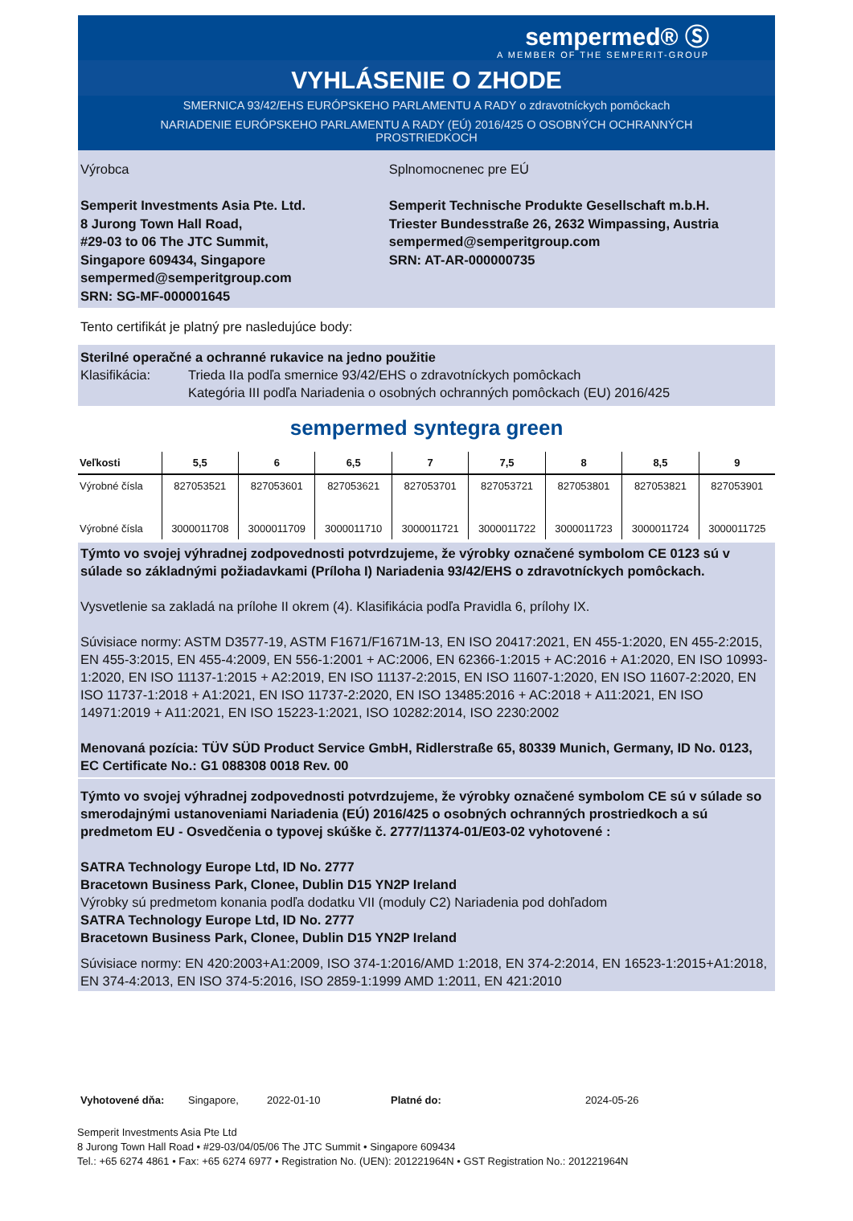sempermed® Ⓢ
A MEMBER OF THE SEMPERIT-GROUP
VYHLÁSENIE O ZHODE
SMERNICA 93/42/EHS EURÓPSKEHO PARLAMENTU A RADY o zdravotníckych pomôckach
NARIADENIE EURÓPSKEHO PARLAMENTU A RADY (EÚ) 2016/425 O OSOBNÝCH OCHRANNÝCH PROSTRIEDKOCH
Výrobca
Semperit Investments Asia Pte. Ltd.
8 Jurong Town Hall Road,
#29-03 to 06 The JTC Summit,
Singapore 609434, Singapore
sempermed@semperitgroup.com
SRN: SG-MF-000001645
Splnomocnenec pre EÚ
Semperit Technische Produkte Gesellschaft m.b.H.
Triester Bundesstraße 26, 2632 Wimpassing, Austria
sempermed@semperitgroup.com
SRN: AT-AR-000000735
Tento certifikát je platný pre nasledujúce body:
Sterilné operačné a ochranné rukavice na jedno použitie
Klasifikácia: Trieda IIa podľa smernice 93/42/EHS o zdravotníckych pomôckach
Kategória III podľa Nariadenia o osobných ochranných pomôckach (EU) 2016/425
sempermed syntegra green
| Veľkosti | 5,5 | 6 | 6,5 | 7 | 7,5 | 8 | 8,5 | 9 |
| --- | --- | --- | --- | --- | --- | --- | --- | --- |
| Výrobné čísla | 827053521 | 827053601 | 827053621 | 827053701 | 827053721 | 827053801 | 827053821 | 827053901 |
| Výrobné čísla | 3000011708 | 3000011709 | 3000011710 | 3000011721 | 3000011722 | 3000011723 | 3000011724 | 3000011725 |
Týmto vo svojej výhradnej zodpovednosti potvrdzujeme, že výrobky označené symbolom CE 0123 sú v súlade so základnými požiadavkami (Príloha I) Nariadenia 93/42/EHS o zdravotníckych pomôckach.
Vysvetlenie sa zakladá na prílohe II okrem (4). Klasifikácia podľa Pravidla 6, prílohy IX.
Súvisiace normy: ASTM D3577-19, ASTM F1671/F1671M-13, EN ISO 20417:2021, EN 455-1:2020, EN 455-2:2015, EN 455-3:2015, EN 455-4:2009, EN 556-1:2001 + AC:2006, EN 62366-1:2015 + AC:2016 + A1:2020, EN ISO 10993-1:2020, EN ISO 11137-1:2015 + A2:2019, EN ISO 11137-2:2015, EN ISO 11607-1:2020, EN ISO 11607-2:2020, EN ISO 11737-1:2018 + A1:2021, EN ISO 11737-2:2020, EN ISO 13485:2016 + AC:2018 + A11:2021, EN ISO 14971:2019 + A11:2021, EN ISO 15223-1:2021, ISO 10282:2014, ISO 2230:2002
Menovaná pozícia: TÜV SÜD Product Service GmbH, Ridlerstraße 65, 80339 Munich, Germany, ID No. 0123, EC Certificate No.: G1 088308 0018 Rev. 00
Týmto vo svojej výhradnej zodpovednosti potvrdzujeme, že výrobky označené symbolom CE sú v súlade so smerodajnými ustanoveniami Nariadenia (EÚ) 2016/425 o osobných ochranných prostriedkoch a sú predmetom EU - Osvedčenia o typovej skúške č. 2777/11374-01/E03-02 vyhotovené :
SATRA Technology Europe Ltd, ID No. 2777
Bracetown Business Park, Clonee, Dublin D15 YN2P Ireland
Výrobky sú predmetom konania podľa dodatku VII (moduly C2) Nariadenia pod dohľadom
SATRA Technology Europe Ltd, ID No. 2777
Bracetown Business Park, Clonee, Dublin D15 YN2P Ireland
Súvisiace normy: EN 420:2003+A1:2009, ISO 374-1:2016/AMD 1:2018, EN 374-2:2014, EN 16523-1:2015+A1:2018, EN 374-4:2013, EN ISO 374-5:2016, ISO 2859-1:1999 AMD 1:2011, EN 421:2010
Vyhotovené dňa: Singapore, 2022-01-10 Platné do: 2024-05-26
Semperit Investments Asia Pte Ltd
8 Jurong Town Hall Road • #29-03/04/05/06 The JTC Summit • Singapore 609434
Tel.: +65 6274 4861 • Fax: +65 6274 6977 • Registration No. (UEN): 201221964N • GST Registration No.: 201221964N